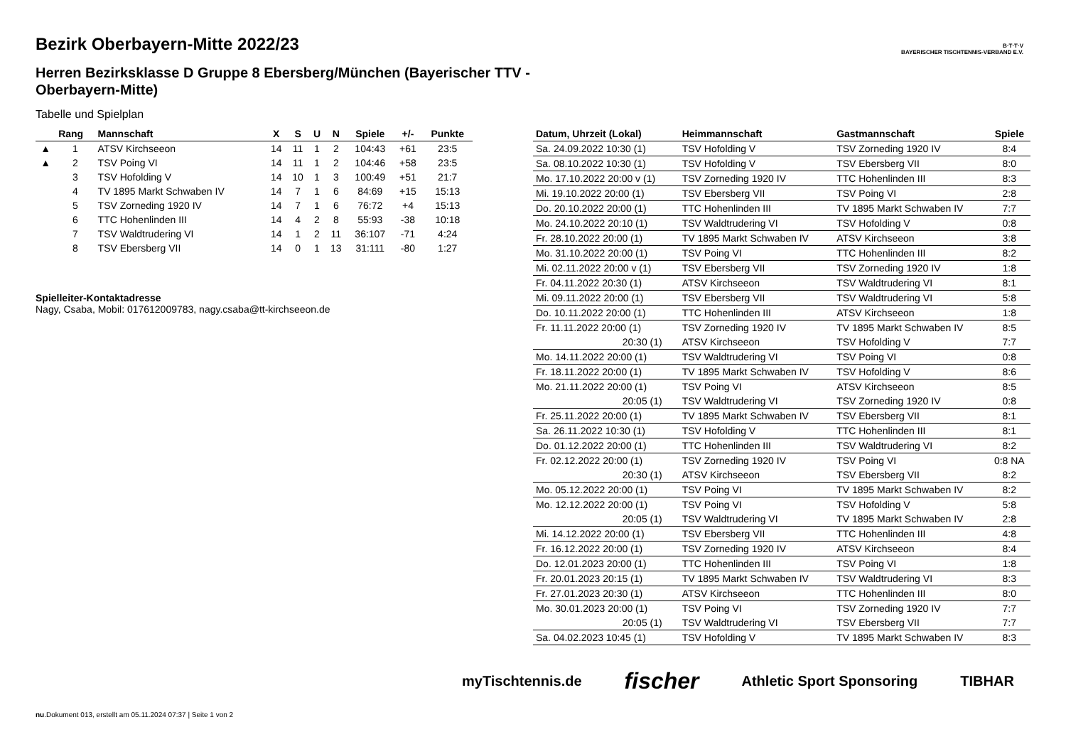B·T·T·V
BAYERISCHER TISCHTENNIS-VERBAND E.V.
Bezirk Oberbayern-Mitte 2022/23
Herren Bezirksklasse D Gruppe 8 Ebersberg/München (Bayerischer TTV - Oberbayern-Mitte)
Tabelle und Spielplan
| | Rang | Mannschaft | X | S | U | N | Spiele | +/- | Punkte |
| --- | --- | --- | --- | --- | --- | --- | --- | --- | --- |
| ▲ | 1 | ATSV Kirchseeon | 14 | 11 | 1 | 2 | 104:43 | +61 | 23:5 |
| ▲ | 2 | TSV Poing VI | 14 | 11 | 1 | 2 | 104:46 | +58 | 23:5 |
| | 3 | TSV Hofolding V | 14 | 10 | 1 | 3 | 100:49 | +51 | 21:7 |
| | 4 | TV 1895 Markt Schwaben IV | 14 | 7 | 1 | 6 | 84:69 | +15 | 15:13 |
| | 5 | TSV Zorneding 1920 IV | 14 | 7 | 1 | 6 | 76:72 | +4 | 15:13 |
| | 6 | TTC Hohenlinden III | 14 | 4 | 2 | 8 | 55:93 | -38 | 10:18 |
| | 7 | TSV Waldtrudering VI | 14 | 1 | 2 | 11 | 36:107 | -71 | 4:24 |
| | 8 | TSV Ebersberg VII | 14 | 0 | 1 | 13 | 31:111 | -80 | 1:27 |
Spielleiter-Kontaktadresse
Nagy, Csaba, Mobil: 017612009783, nagy.csaba@tt-kirchseeon.de
| Datum, Uhrzeit (Lokal) | Heimmannschaft | Gastmannschaft | Spiele |
| --- | --- | --- | --- |
| Sa. 24.09.2022 10:30 (1) | TSV Hofolding V | TSV Zorneding 1920 IV | 8:4 |
| Sa. 08.10.2022 10:30 (1) | TSV Hofolding V | TSV Ebersberg VII | 8:0 |
| Mo. 17.10.2022 20:00 v (1) | TSV Zorneding 1920 IV | TTC Hohenlinden III | 8:3 |
| Mi. 19.10.2022 20:00 (1) | TSV Ebersberg VII | TSV Poing VI | 2:8 |
| Do. 20.10.2022 20:00 (1) | TTC Hohenlinden III | TV 1895 Markt Schwaben IV | 7:7 |
| Mo. 24.10.2022 20:10 (1) | TSV Waldtrudering VI | TSV Hofolding V | 0:8 |
| Fr. 28.10.2022 20:00 (1) | TV 1895 Markt Schwaben IV | ATSV Kirchseeon | 3:8 |
| Mo. 31.10.2022 20:00 (1) | TSV Poing VI | TTC Hohenlinden III | 8:2 |
| Mi. 02.11.2022 20:00 v (1) | TSV Ebersberg VII | TSV Zorneding 1920 IV | 1:8 |
| Fr. 04.11.2022 20:30 (1) | ATSV Kirchseeon | TSV Waldtrudering VI | 8:1 |
| Mi. 09.11.2022 20:00 (1) | TSV Ebersberg VII | TSV Waldtrudering VI | 5:8 |
| Do. 10.11.2022 20:00 (1) | TTC Hohenlinden III | ATSV Kirchseeon | 1:8 |
| Fr. 11.11.2022 20:00 (1) | TSV Zorneding 1920 IV | TV 1895 Markt Schwaben IV | 8:5 |
| 20:30 (1) | ATSV Kirchseeon | TSV Hofolding V | 7:7 |
| Mo. 14.11.2022 20:00 (1) | TSV Waldtrudering VI | TSV Poing VI | 0:8 |
| Fr. 18.11.2022 20:00 (1) | TV 1895 Markt Schwaben IV | TSV Hofolding V | 8:6 |
| Mo. 21.11.2022 20:00 (1) | TSV Poing VI | ATSV Kirchseeon | 8:5 |
| 20:05 (1) | TSV Waldtrudering VI | TSV Zorneding 1920 IV | 0:8 |
| Fr. 25.11.2022 20:00 (1) | TV 1895 Markt Schwaben IV | TSV Ebersberg VII | 8:1 |
| Sa. 26.11.2022 10:30 (1) | TSV Hofolding V | TTC Hohenlinden III | 8:1 |
| Do. 01.12.2022 20:00 (1) | TTC Hohenlinden III | TSV Waldtrudering VI | 8:2 |
| Fr. 02.12.2022 20:00 (1) | TSV Zorneding 1920 IV | TSV Poing VI | 0:8 NA |
| 20:30 (1) | ATSV Kirchseeon | TSV Ebersberg VII | 8:2 |
| Mo. 05.12.2022 20:00 (1) | TSV Poing VI | TV 1895 Markt Schwaben IV | 8:2 |
| Mo. 12.12.2022 20:00 (1) | TSV Poing VI | TSV Hofolding V | 5:8 |
| 20:05 (1) | TSV Waldtrudering VI | TV 1895 Markt Schwaben IV | 2:8 |
| Mi. 14.12.2022 20:00 (1) | TSV Ebersberg VII | TTC Hohenlinden III | 4:8 |
| Fr. 16.12.2022 20:00 (1) | TSV Zorneding 1920 IV | ATSV Kirchseeon | 8:4 |
| Do. 12.01.2023 20:00 (1) | TTC Hohenlinden III | TSV Poing VI | 1:8 |
| Fr. 20.01.2023 20:15 (1) | TV 1895 Markt Schwaben IV | TSV Waldtrudering VI | 8:3 |
| Fr. 27.01.2023 20:30 (1) | ATSV Kirchseeon | TTC Hohenlinden III | 8:0 |
| Mo. 30.01.2023 20:00 (1) | TSV Poing VI | TSV Zorneding 1920 IV | 7:7 |
| 20:05 (1) | TSV Waldtrudering VI | TSV Ebersberg VII | 7:7 |
| Sa. 04.02.2023 10:45 (1) | TSV Hofolding V | TV 1895 Markt Schwaben IV | 8:3 |
myTischtennis.de fischer Athletic Sport Sponsoring TIBHAR
nu.Dokument 013, erstellt am 05.11.2024 07:37 | Seite 1 von 2